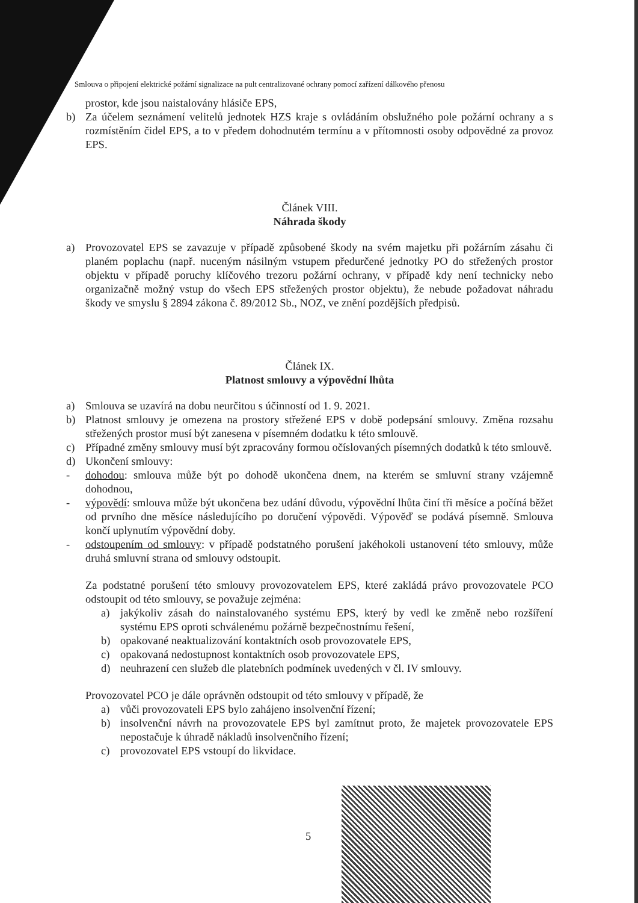Smlouva o připojení elektrické požární signalizace na pult centralizované ochrany pomocí zařízení dálkového přenosu
prostor, kde jsou naistalovány hlásiče EPS,
b) Za účelem seznámení velitelů jednotek HZS kraje s ovládáním obslužného pole požární ochrany a s rozmístěním čidel EPS, a to v předem dohodnutém termínu a v přítomnosti osoby odpovědné za provoz EPS.
Článek VIII.
Náhrada škody
a) Provozovatel EPS se zavazuje v případě způsobené škody na svém majetku při požárním zásahu či planém poplachu (např. nuceným násilným vstupem předurčené jednotky PO do střežených prostor objektu v případě poruchy klíčového trezoru požární ochrany, v případě kdy není technicky nebo organizačně možný vstup do všech EPS střežených prostor objektu), že nebude požadovat náhradu škody ve smyslu § 2894 zákona č. 89/2012 Sb., NOZ, ve znění pozdějších předpisů.
Článek IX.
Platnost smlouvy a výpovědní lhůta
a) Smlouva se uzavírá na dobu neurčitou s účinností od 1. 9. 2021.
b) Platnost smlouvy je omezena na prostory střežené EPS v době podepsání smlouvy. Změna rozsahu střežených prostor musí být zanesena v písemném dodatku k této smlouvě.
c) Případné změny smlouvy musí být zpracovány formou očíslovaných písemných dodatků k této smlouvě.
d) Ukončení smlouvy:
- dohodou: smlouva může být po dohodě ukončena dnem, na kterém se smluvní strany vzájemně dohodnou,
- výpovědí: smlouva může být ukončena bez udání důvodu, výpovědní lhůta činí tři měsíce a počíná běžet od prvního dne měsíce následujícího po doručení výpovědi. Výpověď se podává písemně. Smlouva končí uplynutím výpovědní doby.
- odstoupením od smlouvy: v případě podstatného porušení jakéhokoli ustanovení této smlouvy, může druhá smluvní strana od smlouvy odstoupit.
Za podstatné porušení této smlouvy provozovatelem EPS, které zakládá právo provozovatele PCO odstoupit od této smlouvy, se považuje zejména:
a) jakýkoliv zásah do nainstalovaného systému EPS, který by vedl ke změně nebo rozšíření systému EPS oproti schválenému požárně bezpečnostnímu řešení,
b) opakované neaktualizování kontaktních osob provozovatele EPS,
c) opakovaná nedostupnost kontaktních osob provozovatele EPS,
d) neuhrazení cen služeb dle platebních podmínek uvedených v čl. IV smlouvy.
Provozovatel PCO je dále oprávněn odstoupit od této smlouvy v případě, že
a) vůči provozovateli EPS bylo zahájeno insolvenční řízení;
b) insolvenční návrh na provozovatele EPS byl zamítnut proto, že majetek provozovatele EPS nepostačuje k úhradě nákladů insolvenčního řízení;
c) provozovatel EPS vstoupí do likvidace.
5